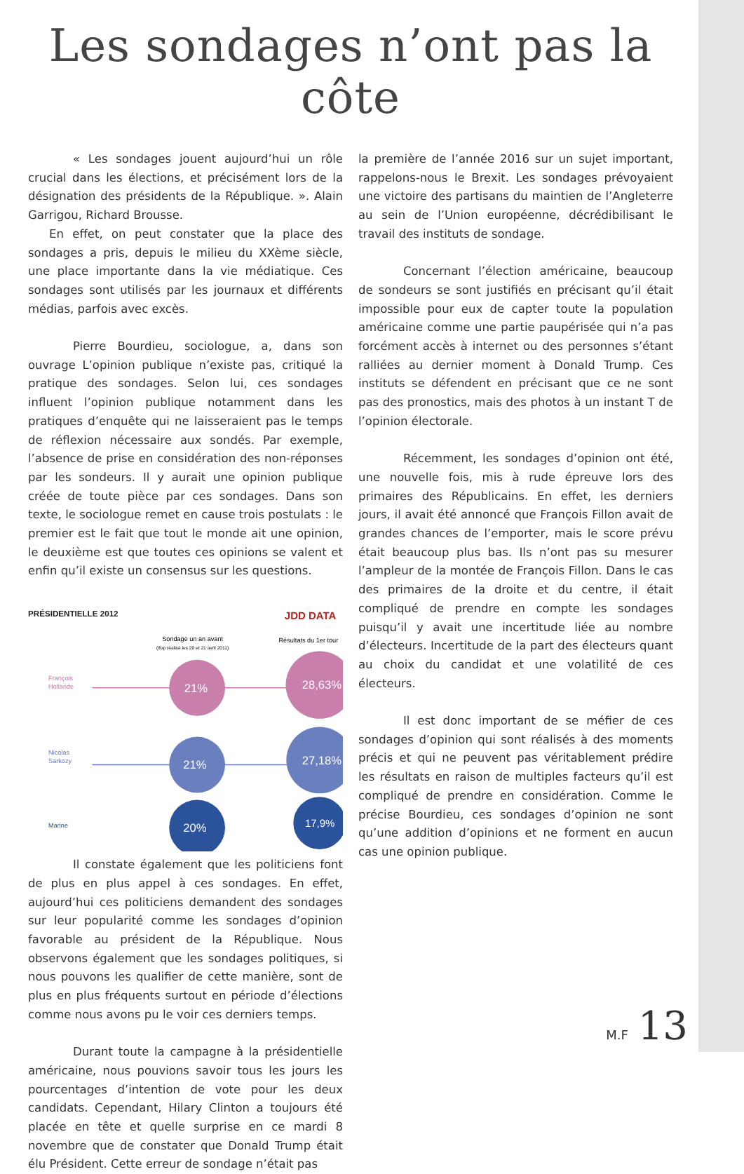Les sondages n’ont pas la côte
« Les sondages jouent aujourd’hui un rôle crucial dans les élections, et précisément lors de la désignation des présidents de la République. ». Alain Garrigou, Richard Brousse.
En effet, on peut constater que la place des sondages a pris, depuis le milieu du XXème siècle, une place importante dans la vie médiatique. Ces sondages sont utilisés par les journaux et différents médias, parfois avec excès.
Pierre Bourdieu, sociologue, a, dans son ouvrage L’opinion publique n’existe pas, critiqué la pratique des sondages. Selon lui, ces sondages influent l’opinion publique notamment dans les pratiques d’enquête qui ne laisseraient pas le temps de réflexion nécessaire aux sondés. Par exemple, l’absence de prise en considération des non-réponses par les sondeurs. Il y aurait une opinion publique créée de toute pièce par ces sondages. Dans son texte, le sociologue remet en cause trois postulats : le premier est le fait que tout le monde ait une opinion, le deuxième est que toutes ces opinions se valent et enfin qu’il existe un consensus sur les questions.
PRÉSIDENTIELLE 2012
JDD DATA
Sondage un an avant
(Ifop réalisé les 20 et 21 avril 2011)
Résultats du 1er tour
François
Hollande
Nicolas
Sarkozy
Marine
21%
28,63%
21%
27,18%
20%
17,9%
Il constate également que les politiciens font de plus en plus appel à ces sondages. En effet, aujourd’hui ces politiciens demandent des sondages sur leur popularité comme les sondages d’opinion favorable au président de la République. Nous observons également que les sondages politiques, si nous pouvons les qualifier de cette manière, sont de plus en plus fréquents surtout en période d’élections comme nous avons pu le voir ces derniers temps.
Durant toute la campagne à la présidentielle américaine, nous pouvions savoir tous les jours les pourcentages d’intention de vote pour les deux candidats. Cependant, Hilary Clinton a toujours été placée en tête et quelle surprise en ce mardi 8 novembre que de constater que Donald Trump était élu Président. Cette erreur de sondage n’était pas
la première de l’année 2016 sur un sujet important, rappelons-nous le Brexit. Les sondages prévoyaient une victoire des partisans du maintien de l’Angleterre au sein de l’Union européenne, décrédibilisant le travail des instituts de sondage.
Concernant l’élection américaine, beaucoup de sondeurs se sont justifiés en précisant qu’il était impossible pour eux de capter toute la population américaine comme une partie paupérisée qui n’a pas forcément accès à internet ou des personnes s’étant ralliées au dernier moment à Donald Trump. Ces instituts se défendent en précisant que ce ne sont pas des pronostics, mais des photos à un instant T de l’opinion électorale.
Récemment, les sondages d’opinion ont été, une nouvelle fois, mis à rude épreuve lors des primaires des Républicains. En effet, les derniers jours, il avait été annoncé que François Fillon avait de grandes chances de l’emporter, mais le score prévu était beaucoup plus bas. Ils n’ont pas su mesurer l’ampleur de la montée de François Fillon. Dans le cas des primaires de la droite et du centre, il était compliqué de prendre en compte les sondages puisqu’il y avait une incertitude liée au nombre d’électeurs. Incertitude de la part des électeurs quant au choix du candidat et une volatilité de ces électeurs.
Il est donc important de se méfier de ces sondages d’opinion qui sont réalisés à des moments précis et qui ne peuvent pas véritablement prédire les résultats en raison de multiples facteurs qu’il est compliqué de prendre en considération. Comme le précise Bourdieu, ces sondages d’opinion ne sont qu’une addition d’opinions et ne forment en aucun cas une opinion publique.
M.F 13